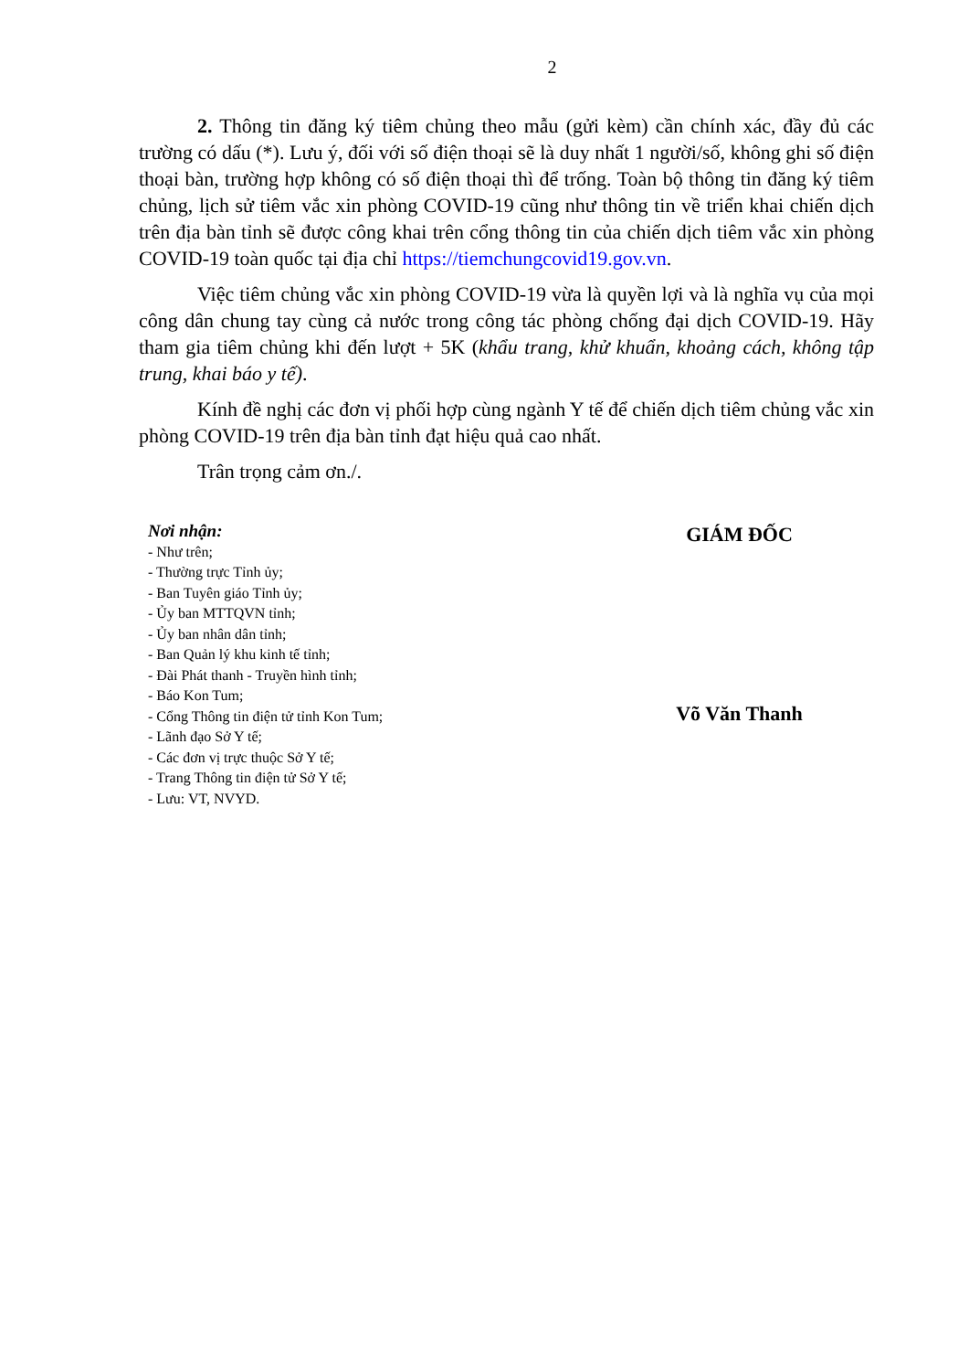2
2. Thông tin đăng ký tiêm chủng theo mẫu (gửi kèm) cần chính xác, đầy đủ các trường có dấu (*). Lưu ý, đối với số điện thoại sẽ là duy nhất 1 người/số, không ghi số điện thoại bàn, trường hợp không có số điện thoại thì để trống. Toàn bộ thông tin đăng ký tiêm chủng, lịch sử tiêm vắc xin phòng COVID-19 cũng như thông tin về triển khai chiến dịch trên địa bàn tỉnh sẽ được công khai trên cổng thông tin của chiến dịch tiêm vắc xin phòng COVID-19 toàn quốc tại địa chỉ https://tiemchungcovid19.gov.vn.
Việc tiêm chủng vắc xin phòng COVID-19 vừa là quyền lợi và là nghĩa vụ của mọi công dân chung tay cùng cả nước trong công tác phòng chống đại dịch COVID-19. Hãy tham gia tiêm chủng khi đến lượt + 5K (khẩu trang, khử khuẩn, khoảng cách, không tập trung, khai báo y tế).
Kính đề nghị các đơn vị phối hợp cùng ngành Y tế để chiến dịch tiêm chủng vắc xin phòng COVID-19 trên địa bàn tỉnh đạt hiệu quả cao nhất.
Trân trọng cảm ơn./.
Nơi nhận:
- Như trên;
- Thường trực Tỉnh ủy;
- Ban Tuyên giáo Tỉnh ủy;
- Ủy ban MTTQVN tỉnh;
- Ủy ban nhân dân tỉnh;
- Ban Quản lý khu kinh tế tỉnh;
- Đài Phát thanh - Truyền hình tỉnh;
- Báo Kon Tum;
- Cổng Thông tin điện tử tỉnh Kon Tum;
- Lãnh đạo Sở Y tế;
- Các đơn vị trực thuộc Sở Y tế;
- Trang Thông tin điện tử Sở Y tế;
- Lưu: VT, NVYD.
GIÁM ĐỐC
Võ Văn Thanh